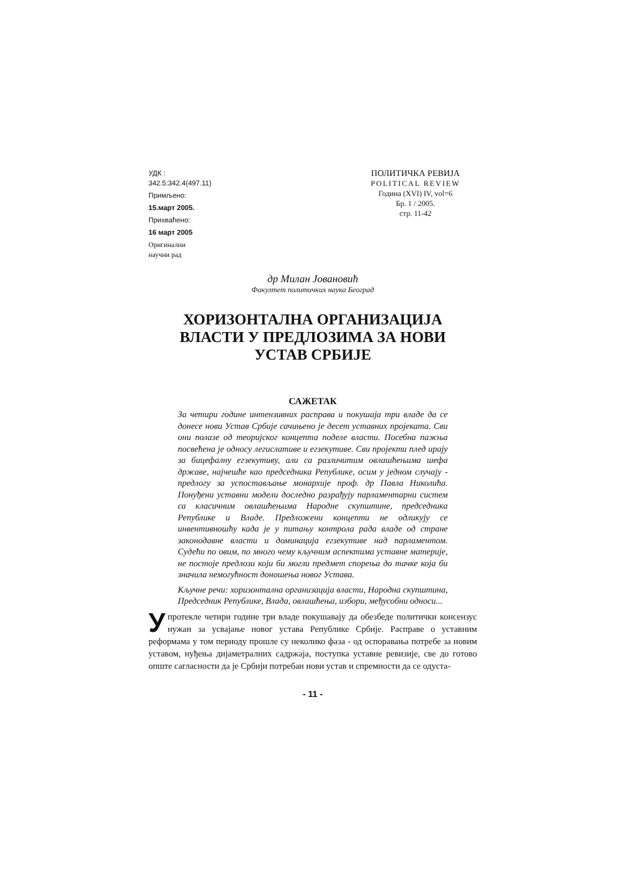УДК :
342.5:342.4(497.11)
Примљено:
15.март 2005.
Прихваћено:
16 март 2005
Оригинални
научни рад
ПОЛИТИЧКА РЕВИЈА
POLITICAL REVIEW
Година (XVI) IV, vol=6
Бр. 1 / 2005.
стр. 11-42
др Милан Јовановић
Факултет политичких наука Београд
ХОРИЗОНТАЛНА ОРГАНИЗАЦИЈА
ВЛАСТИ У ПРЕДЛОЗИМА ЗА НОВИ
УСТАВ СРБИЈЕ
САЖЕТАК
За четири године интензивних расправа и покушаја три владе да се донесе нови Устав Србије сачињено је десет уставних пројеката. Сви они полазе од теоријског концепта поделе власти. Посебна пажња посвећена је односу легислативе и егзекутиве. Сви пројекти плед ирају за бицефалну егзекутиву, али са различитим овлашћењима шефа државе, најчешће као председника Републике, осим у једном случају - предлогу за успостављање монархије проф. др Павла Николића. Понуђени уставни модели доследно разрађују парламентарни систем са класичним овлашћењима Народне скупштине, председника Републике и Владе. Предложени концепти не одликују се инвентивношћу када је у питању контрола рада владе од стране законодавне власти и доминација егзекутиве над парламентом. Судећи по овим, по много чему кључним аспектима уставне материје, не постоје предлози који би могли предмет спорења до тачке која би значила немогућност доношења новог Устава.
Кључне речи: хоризонтална организација власти, Народна скупштина, Председник Републике, Влада, овлашћења, избори, међусобни односи...
У протекле четири године три владе покушавају да обезбеде политички консензус нужан за усвајање новог устава Републике Србије. Расправе о уставним реформама у том периоду прошле су неколико фаза - од оспоравања потребе за новим уставом, нуђења дијаметралних садржаја, поступка уставне ревизије, све до готово опште сагласности да је Србији потребан нови устав и спремности да се одуста-
- 11 -